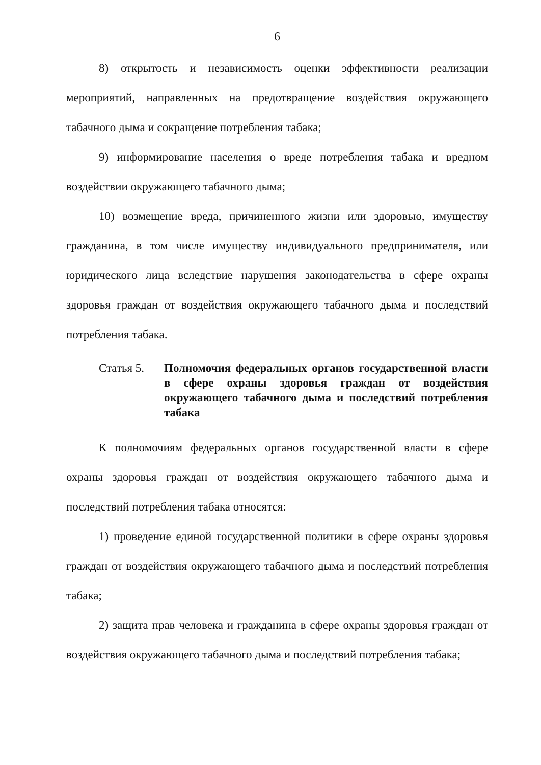6
8) открытость и независимость оценки эффективности реализации мероприятий, направленных на предотвращение воздействия окружающего табачного дыма и сокращение потребления табака;
9) информирование населения о вреде потребления табака и вредном воздействии окружающего табачного дыма;
10) возмещение вреда, причиненного жизни или здоровью, имуществу гражданина, в том числе имуществу индивидуального предпринимателя, или юридического лица вследствие нарушения законодательства в сфере охраны здоровья граждан от воздействия окружающего табачного дыма и последствий потребления табака.
Статья 5. Полномочия федеральных органов государственной власти в сфере охраны здоровья граждан от воздействия окружающего табачного дыма и последствий потребления табака
К полномочиям федеральных органов государственной власти в сфере охраны здоровья граждан от воздействия окружающего табачного дыма и последствий потребления табака относятся:
1) проведение единой государственной политики в сфере охраны здоровья граждан от воздействия окружающего табачного дыма и последствий потребления табака;
2) защита прав человека и гражданина в сфере охраны здоровья граждан от воздействия окружающего табачного дыма и последствий потребления табака;